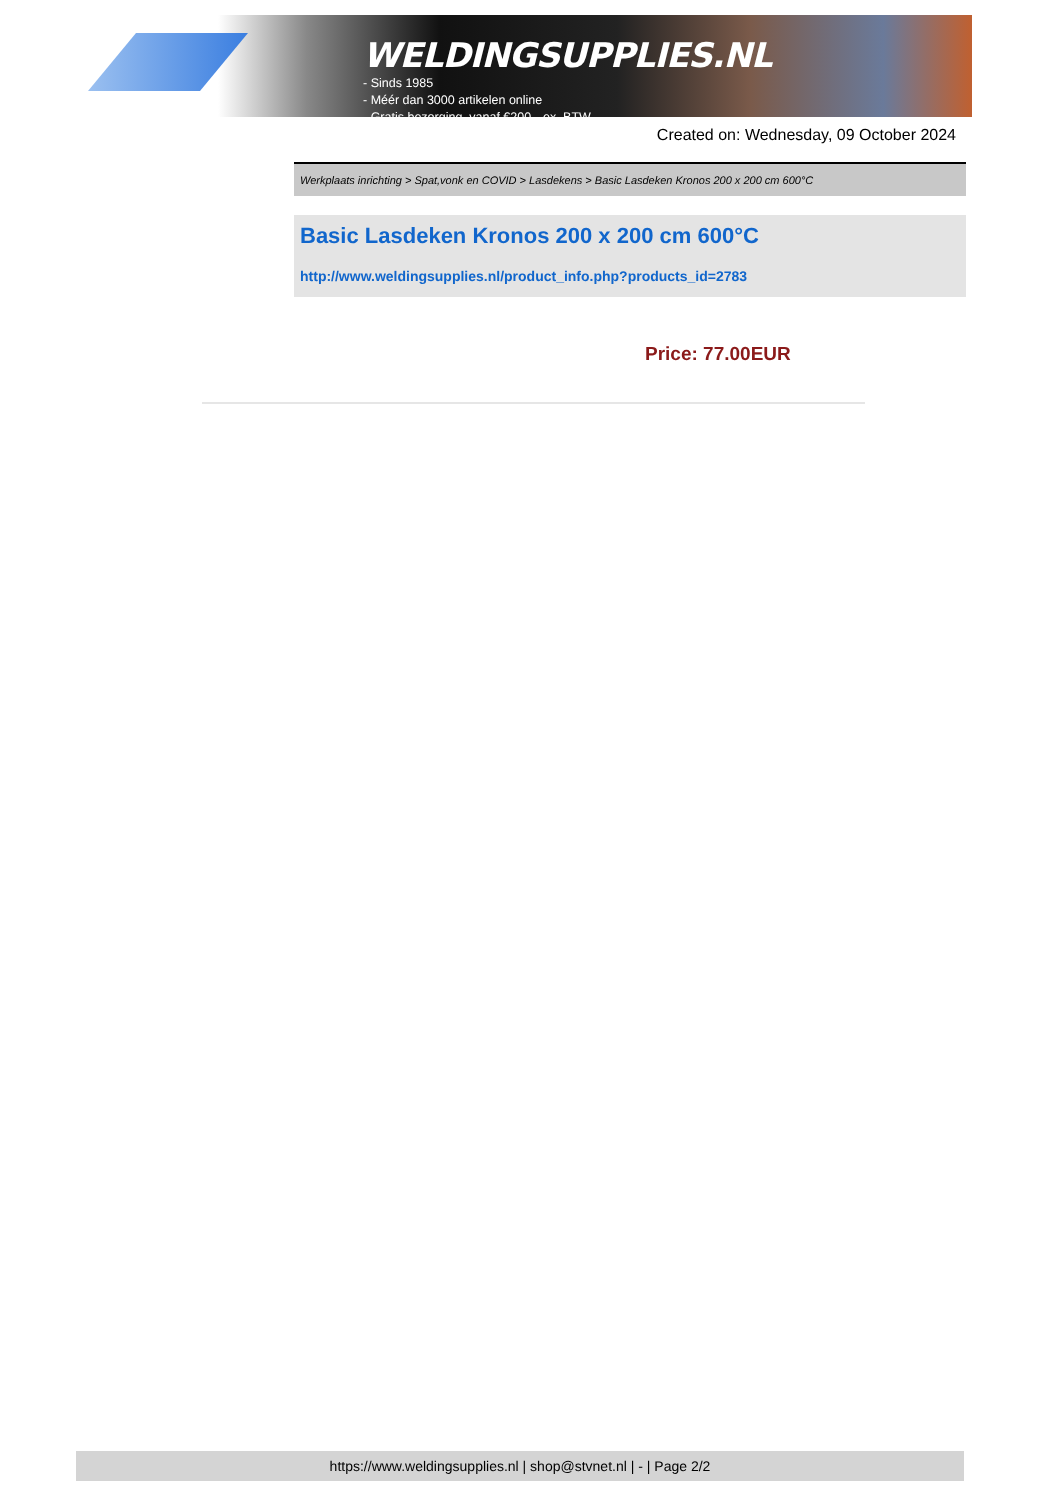WELDINGSUPPLIES.NL
- Sinds 1985
- Méér dan 3000 artikelen online
- Gratis bezorging, vanaf €200,--ex. BTW
Created on: Wednesday, 09 October 2024
Werkplaats inrichting > Spat,vonk en COVID > Lasdekens > Basic Lasdeken Kronos 200 x 200 cm 600°C
Basic Lasdeken Kronos 200 x 200 cm 600°C
http://www.weldingsupplies.nl/product_info.php?products_id=2783
Price: 77.00EUR
https://www.weldingsupplies.nl | shop@stvnet.nl | - | Page 2/2